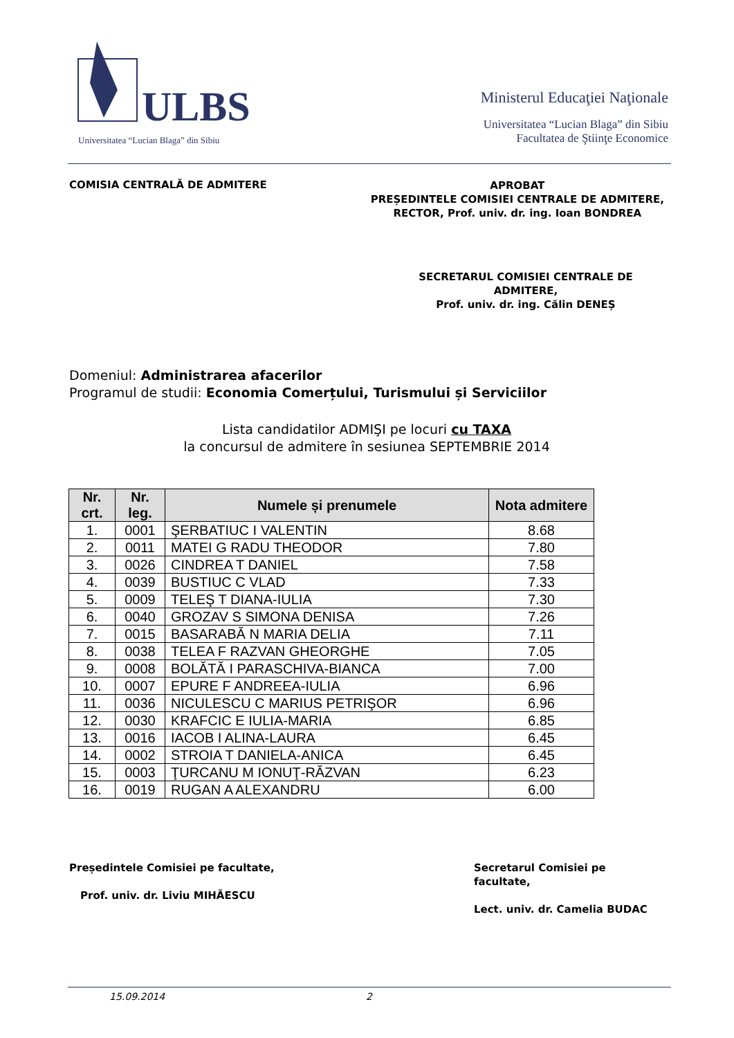ULBS
Universitatea “Lucian Blaga” din Sibiu
Ministerul Educaţiei Naţionale
Universitatea “Lucian Blaga” din Sibiu
Facultatea de Ştiinţe Economice
COMISIA CENTRALĂ DE ADMITERE
APROBAT
PREȘEDINTELE COMISIEI CENTRALE DE ADMITERE,
RECTOR, Prof. univ. dr. ing. Ioan BONDREA
SECRETARUL COMISIEI CENTRALE DE ADMITERE,
Prof. univ. dr. ing. Călin DENEȘ
Domeniul: Administrarea afacerilor
Programul de studii: Economia Comerțului, Turismului și Serviciilor
Lista candidatilor ADMIŞI pe locuri cu TAXA
la concursul de admitere în sesiunea SEPTEMBRIE 2014
| Nr. crt. | Nr. leg. | Numele și prenumele | Nota admitere |
| --- | --- | --- | --- |
| 1. | 0001 | ŞERBATIUC I VALENTIN | 8.68 |
| 2. | 0011 | MATEI G RADU THEODOR | 7.80 |
| 3. | 0026 | CINDREA T DANIEL | 7.58 |
| 4. | 0039 | BUSTIUC C VLAD | 7.33 |
| 5. | 0009 | TELEŞ T DIANA-IULIA | 7.30 |
| 6. | 0040 | GROZAV S SIMONA DENISA | 7.26 |
| 7. | 0015 | BASARABĂ N MARIA DELIA | 7.11 |
| 8. | 0038 | TELEA F RAZVAN GHEORGHE | 7.05 |
| 9. | 0008 | BOLĂTĂ I PARASCHIVA-BIANCA | 7.00 |
| 10. | 0007 | EPURE F ANDREEA-IULIA | 6.96 |
| 11. | 0036 | NICULESCU C MARIUS PETRIŞOR | 6.96 |
| 12. | 0030 | KRAFCIC E IULIA-MARIA | 6.85 |
| 13. | 0016 | IACOB I ALINA-LAURA | 6.45 |
| 14. | 0002 | STROIA T DANIELA-ANICA | 6.45 |
| 15. | 0003 | ŢURCANU M IONUŢ-RĂZVAN | 6.23 |
| 16. | 0019 | RUGAN A ALEXANDRU | 6.00 |
Președintele Comisiei pe facultate,
Prof. univ. dr. Liviu MIHĂESCU
Secretarul Comisiei pe facultate,
Lect. univ. dr. Camelia BUDAC
15.09.2014 2